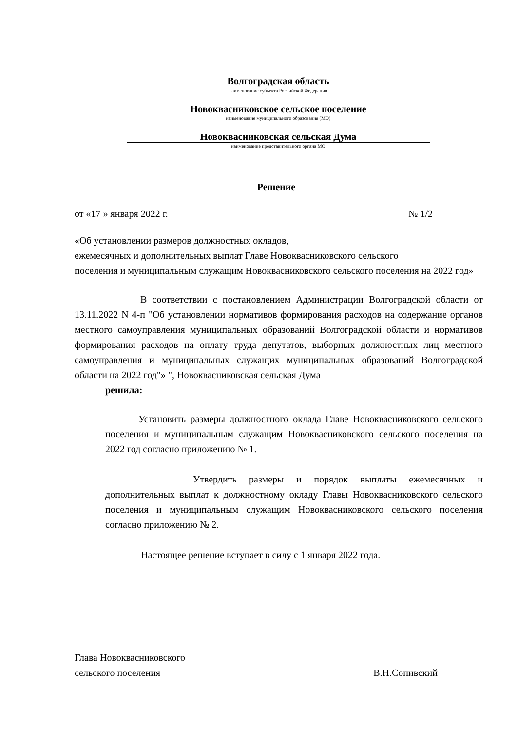Волгоградская область
наименование субъекта Российской Федерации
Новокваcниковское сельское поселение
наименование муниципального образования (МО)
Новоквасниковская сельская Дума
наименование представительного органа МО
Решение
от «17 » января 2022 г. № 1/2
«Об установлении размеров должностных окладов,
ежемесячных и дополнительных выплат Главе Новоквасниковского сельского
поселения и муниципальным служащим Новоквасниковского сельского поселения на 2022 год»
В соответствии с постановлением Администрации Волгоградской области от 13.11.2022 N 4-п "Об установлении нормативов формирования расходов на содержание органов местного самоуправления муниципальных образований Волгоградской области и нормативов формирования расходов на оплату труда депутатов, выборных должностных лиц местного самоуправления и муниципальных служащих муниципальных образований Волгоградской области на 2022 год"» ", Новоквасниковская сельская Дума
решила:
Установить размеры должностного оклада Главе Новоквасниковского сельского поселения и муниципальным служащим Новоквасниковского сельского поселения на 2022 год согласно приложению № 1.
Утвердить размеры и порядок выплаты ежемесячных и дополнительных выплат к должностному окладу Главы Новоквасниковского сельского поселения и муниципальным служащим Новоквасниковского сельского поселения согласно приложению № 2.
Настоящее решение вступает в силу с 1 января 2022 года.
Глава Новоквасниковского
сельского поселения В.Н.Сопивский